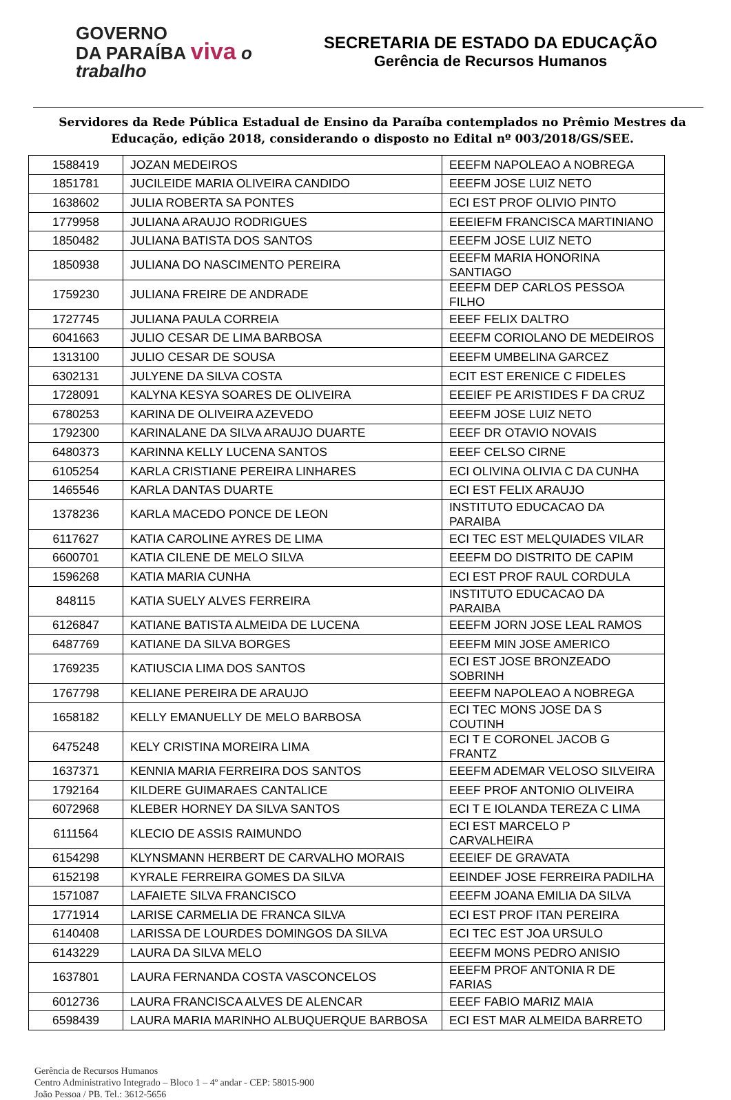GOVERNO
DA PARAÍBA viva o trabalho
SECRETARIA DE ESTADO DA EDUCAÇÃO
Gerência de Recursos Humanos
Servidores da Rede Pública Estadual de Ensino da Paraíba contemplados no Prêmio Mestres da Educação, edição 2018, considerando o disposto no Edital nº 003/2018/GS/SEE.
| 1588419 | JOZAN MEDEIROS | EEEFM NAPOLEAO A NOBREGA |
| 1851781 | JUCILEIDE MARIA OLIVEIRA CANDIDO | EEEFM JOSE LUIZ NETO |
| 1638602 | JULIA ROBERTA SA PONTES | ECI EST PROF OLIVIO PINTO |
| 1779958 | JULIANA ARAUJO RODRIGUES | EEEIEFM FRANCISCA MARTINIANO |
| 1850482 | JULIANA BATISTA DOS SANTOS | EEEFM JOSE LUIZ NETO |
| 1850938 | JULIANA DO NASCIMENTO PEREIRA | EEEFM MARIA HONORINA SANTIAGO |
| 1759230 | JULIANA FREIRE DE ANDRADE | EEEFM DEP CARLOS PESSOA FILHO |
| 1727745 | JULIANA PAULA CORREIA | EEEF FELIX DALTRO |
| 6041663 | JULIO CESAR DE LIMA BARBOSA | EEEFM CORIOLANO DE MEDEIROS |
| 1313100 | JULIO CESAR DE SOUSA | EEEFM UMBELINA GARCEZ |
| 6302131 | JULYENE DA SILVA COSTA | ECIT EST ERENICE C FIDELES |
| 1728091 | KALYNA KESYA SOARES DE OLIVEIRA | EEEIEF PE ARISTIDES F DA CRUZ |
| 6780253 | KARINA DE OLIVEIRA AZEVEDO | EEEFM JOSE LUIZ NETO |
| 1792300 | KARINALANE DA SILVA ARAUJO DUARTE | EEEF DR OTAVIO NOVAIS |
| 6480373 | KARINNA KELLY LUCENA SANTOS | EEEF CELSO CIRNE |
| 6105254 | KARLA CRISTIANE PEREIRA LINHARES | ECI OLIVINA OLIVIA C DA CUNHA |
| 1465546 | KARLA DANTAS DUARTE | ECI EST FELIX ARAUJO |
| 1378236 | KARLA MACEDO PONCE DE LEON | INSTITUTO EDUCACAO DA PARAIBA |
| 6117627 | KATIA CAROLINE AYRES DE LIMA | ECI TEC EST MELQUIADES VILAR |
| 6600701 | KATIA CILENE DE MELO SILVA | EEEFM DO DISTRITO DE CAPIM |
| 1596268 | KATIA MARIA CUNHA | ECI EST PROF RAUL CORDULA |
| 848115 | KATIA SUELY ALVES FERREIRA | INSTITUTO EDUCACAO DA PARAIBA |
| 6126847 | KATIANE BATISTA ALMEIDA DE LUCENA | EEEFM JORN JOSE LEAL RAMOS |
| 6487769 | KATIANE DA SILVA BORGES | EEEFM MIN JOSE AMERICO |
| 1769235 | KATIUSCIA LIMA DOS SANTOS | ECI EST JOSE BRONZEADO SOBRINH |
| 1767798 | KELIANE PEREIRA DE ARAUJO | EEEFM NAPOLEAO A NOBREGA |
| 1658182 | KELLY EMANUELLY DE MELO BARBOSA | ECI TEC MONS JOSE DA S COUTINH |
| 6475248 | KELY CRISTINA MOREIRA LIMA | ECI T E CORONEL JACOB G FRANTZ |
| 1637371 | KENNIA MARIA FERREIRA DOS SANTOS | EEEFM ADEMAR VELOSO SILVEIRA |
| 1792164 | KILDERE GUIMARAES CANTALICE | EEEF PROF ANTONIO OLIVEIRA |
| 6072968 | KLEBER HORNEY DA SILVA SANTOS | ECI T E IOLANDA TEREZA C LIMA |
| 6111564 | KLECIO DE ASSIS RAIMUNDO | ECI EST MARCELO P CARVALHEIRA |
| 6154298 | KLYNSMANN HERBERT DE CARVALHO MORAIS | EEEIEF DE GRAVATA |
| 6152198 | KYRALE FERREIRA GOMES DA SILVA | EEINDEF JOSE FERREIRA PADILHA |
| 1571087 | LAFAIETE SILVA FRANCISCO | EEEFM JOANA EMILIA DA SILVA |
| 1771914 | LARISE CARMELIA DE FRANCA SILVA | ECI EST PROF ITAN PEREIRA |
| 6140408 | LARISSA DE LOURDES DOMINGOS DA SILVA | ECI TEC EST JOA URSULO |
| 6143229 | LAURA DA SILVA MELO | EEEFM MONS PEDRO ANISIO |
| 1637801 | LAURA FERNANDA COSTA VASCONCELOS | EEEFM PROF ANTONIA R DE FARIAS |
| 6012736 | LAURA FRANCISCA ALVES DE ALENCAR | EEEF FABIO MARIZ MAIA |
| 6598439 | LAURA MARIA MARINHO ALBUQUERQUE BARBOSA | ECI EST MAR ALMEIDA BARRETO |
Gerência de Recursos Humanos
Centro Administrativo Integrado – Bloco 1 – 4º andar - CEP: 58015-900
João Pessoa / PB. Tel.: 3612-5656